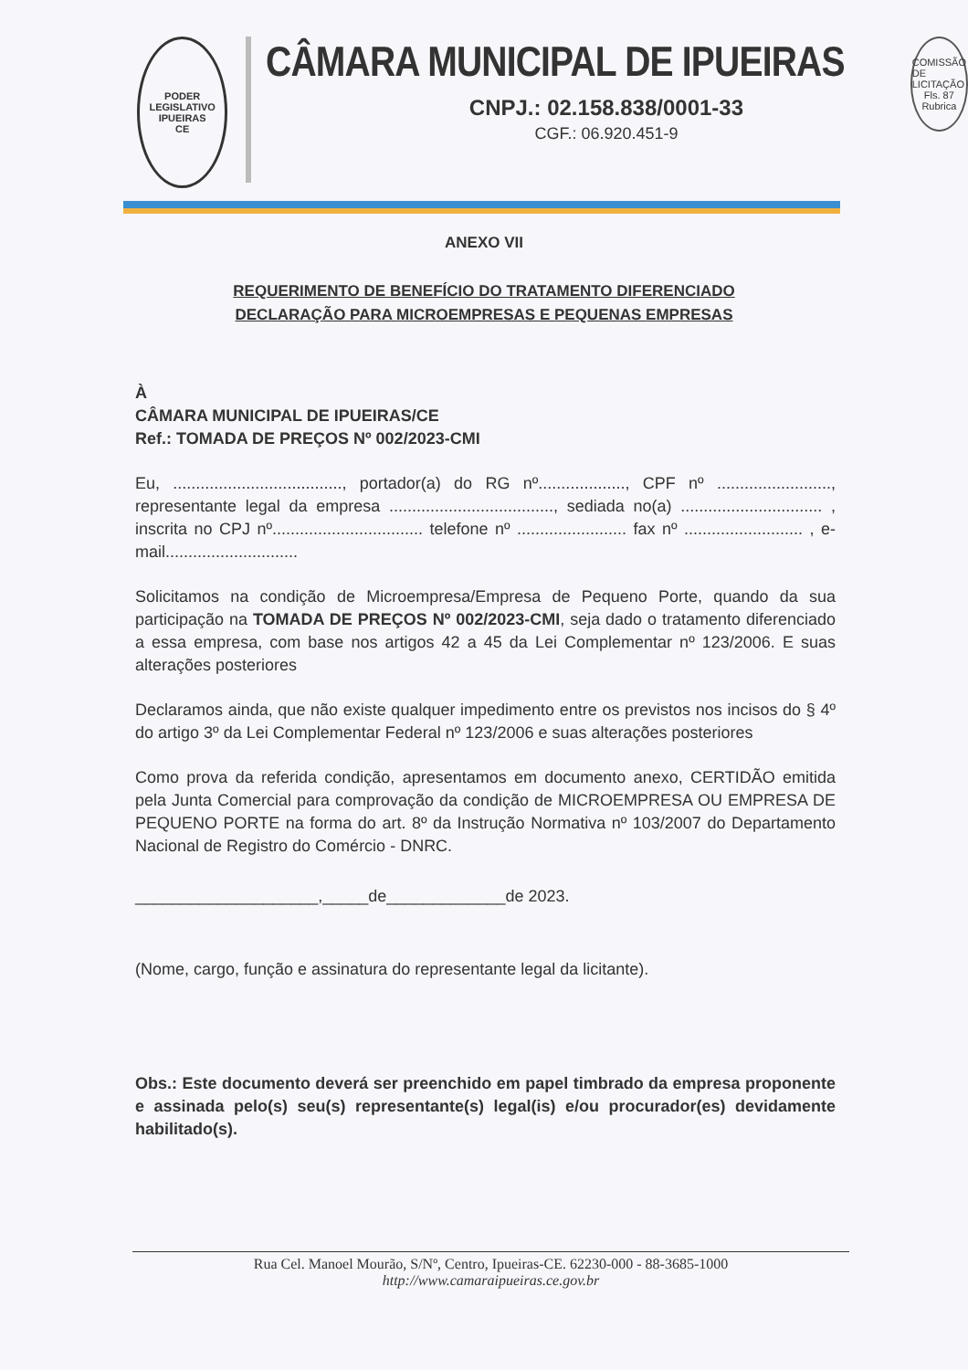PODER LEGISLATIVO
IPUEIRAS
CE
CÂMARA MUNICIPAL DE IPUEIRAS
CNPJ.: 02.158.838/0001-33
CGF.: 06.920.451-9
COMISSÃO DE LICITAÇÃO
Fls. 87
Rubrica
ANEXO VII
REQUERIMENTO DE BENEFÍCIO DO TRATAMENTO DIFERENCIADO
DECLARAÇÃO PARA MICROEMPRESAS E PEQUENAS EMPRESAS
À
CÂMARA MUNICIPAL DE IPUEIRAS/CE
Ref.: TOMADA DE PREÇOS Nº 002/2023-CMI
Eu, ....................................., portador(a) do RG nº..................., CPF nº ........................., representante legal da empresa ...................................., sediada no(a) ............................... , inscrita no CPJ nº................................. telefone nº ........................ fax nº .......................... , e-mail.............................
Solicitamos na condição de Microempresa/Empresa de Pequeno Porte, quando da sua participação na TOMADA DE PREÇOS Nº 002/2023-CMI, seja dado o tratamento diferenciado a essa empresa, com base nos artigos 42 a 45 da Lei Complementar nº 123/2006. E suas alterações posteriores
Declaramos ainda, que não existe qualquer impedimento entre os previstos nos incisos do § 4º do artigo 3º da Lei Complementar Federal nº 123/2006 e suas alterações posteriores
Como prova da referida condição, apresentamos em documento anexo, CERTIDÃO emitida pela Junta Comercial para comprovação da condição de MICROEMPRESA OU EMPRESA DE PEQUENO PORTE na forma do art. 8º da Instrução Normativa nº 103/2007 do Departamento Nacional de Registro do Comércio - DNRC.
____________________,_____de_____________de 2023.
(Nome, cargo, função e assinatura do representante legal da licitante).
Obs.: Este documento deverá ser preenchido em papel timbrado da empresa proponente e assinada pelo(s) seu(s) representante(s) legal(is) e/ou procurador(es) devidamente habilitado(s).
Rua Cel. Manoel Mourão, S/Nº, Centro, Ipueiras-CE. 62230-000 - 88-3685-1000
http://www.camaraipueiras.ce.gov.br